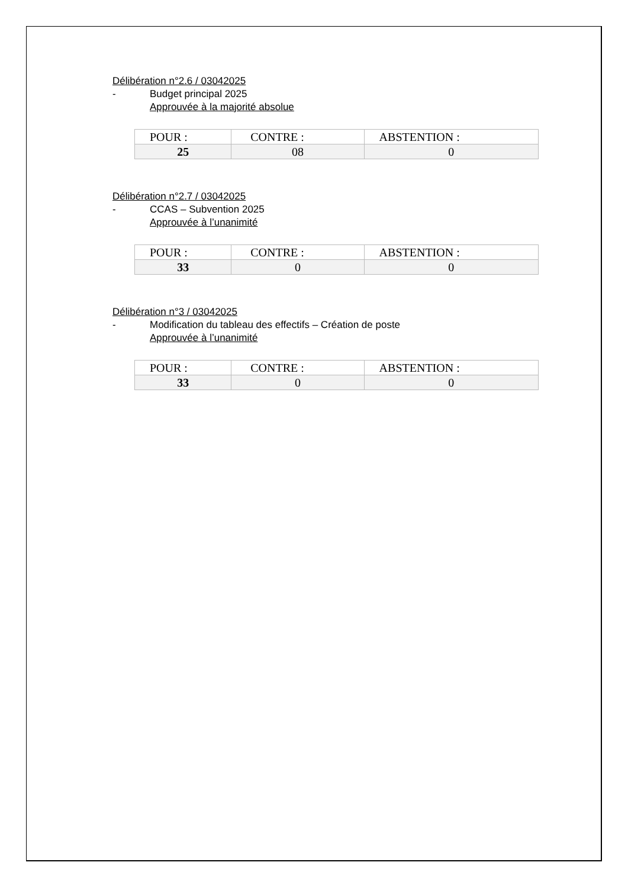Délibération n°2.6 / 03042025
- Budget principal 2025
Approuvée à la majorité absolue
| POUR : | CONTRE : | ABSTENTION : |
| --- | --- | --- |
| 25 | 08 | 0 |
Délibération n°2.7 / 03042025
- CCAS – Subvention 2025
Approuvée à l’unanimité
| POUR : | CONTRE : | ABSTENTION : |
| --- | --- | --- |
| 33 | 0 | 0 |
Délibération n°3 / 03042025
- Modification du tableau des effectifs – Création de poste
Approuvée à l’unanimité
| POUR : | CONTRE : | ABSTENTION : |
| --- | --- | --- |
| 33 | 0 | 0 |